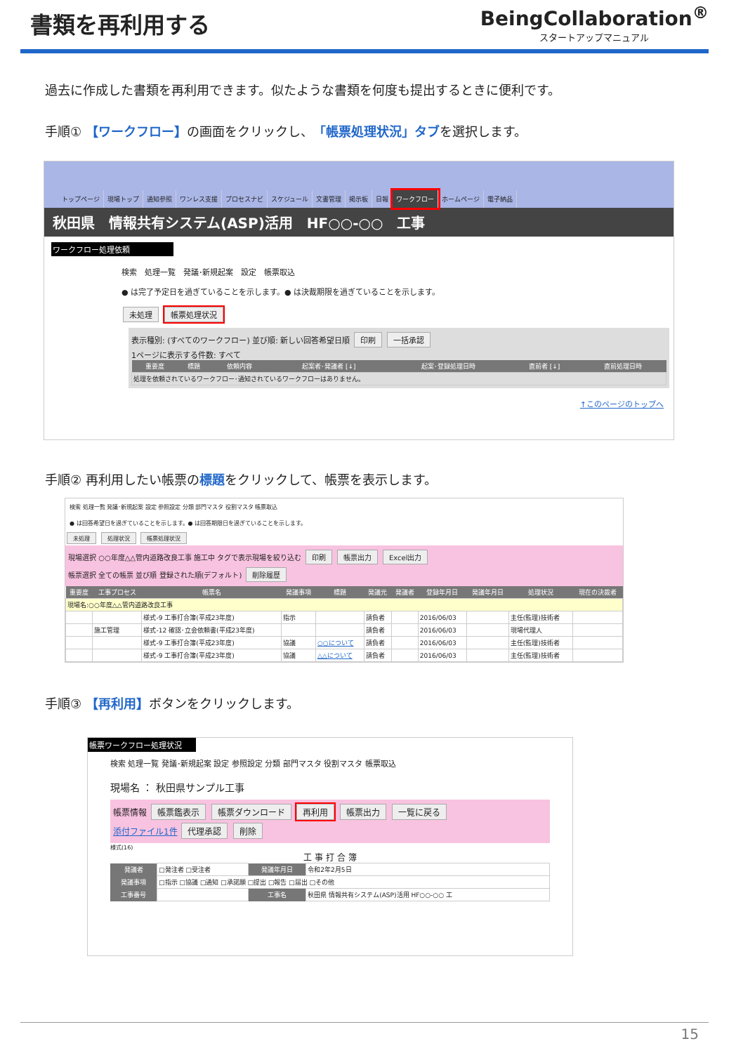書類を再利用する
BeingCollaboration<sup>®</sup>
スタートアップマニュアル
過去に作成した書類を再利用できます。似たような書類を何度も提出するときに便利です。
手順① 【ワークフロー】の画面をクリックし、「帳票処理状況」タブを選択します。
トップページ 現場トップ 通知参照 ワンレス支援 プロセスナビ スケジュール 文書管理 掲示板 日報 ワークフロー ホームページ 電子納品
秋田県　情報共有システム(ASP)活用　HF○○-○○　工事
ワークフロー処理依頼
検索　処理一覧　発議･新規起案　設定　帳票取込
● は完了予定日を過ぎていることを示します。● は決裁期限を過ぎていることを示します。
未処理 帳票処理状況
表示種別: (すべてのワークフロー) 並び順: 新しい回答希望日順 印刷 一括承認
1ページに表示する件数: すべて
| 重要度 | 標題 | 依頼内容 | 起案者･発議者 [↓] | 起案･登録処理日時 | 直前者 [↓] | 直前処理日時 |
| --- | --- | --- | --- | --- | --- | --- |
| 処理を依頼されているワークフロー･通知されているワークフローはありません。 | | | | | | |
↑このページのトップへ
手順② 再利用したい帳票の標題をクリックして、帳票を表示します。
検索 処理一覧 発議･新規起案 設定 参照設定 分類 部門マスタ 役割マスタ 帳票取込
● は回答希望日を過ぎていることを示します。● は回答期限日を過ぎていることを示します。
未処理 処理状況 帳票処理状況
現場選択 ○○年度△△管内道路改良工事 施工中 タグで表示現場を絞り込む 印刷 帳票出力 Excel出力
帳票選択 全ての帳票 並び順 登録された順(デフォルト) 削除履歴
| 重要度 | 工事プロセス | 帳票名 | 発議事項 | 標題 | 発議元 | 発議者 | 登録年月日 | 発議年月日 | 処理状況 | 現在の決裁者 |
| --- | --- | --- | --- | --- | --- | --- | --- | --- | --- | --- |
| 現場名:○○年度△△管内道路改良工事 | | | | | | | | | | |
| | | 様式-9 工事打合簿(平成23年度) | 指示 | | 請負者 | | 2016/06/03 | | 主任(監理)技術者 | |
| | 施工管理 | 様式-12 確認･立会依頼書(平成23年度) | | | 請負者 | | 2016/06/03 | | 現場代理人 | |
| | | 様式-9 工事打合簿(平成23年度) | 協議 | ○○について | 請負者 | | 2016/06/03 | | 主任(監理)技術者 | |
| | | 様式-9 工事打合簿(平成23年度) | 協議 | △△について | 請負者 | | 2016/06/03 | | 主任(監理)技術者 | |
手順③ 【再利用】ボタンをクリックします。
帳票ワークフロー処理状況
検索 処理一覧 発議･新規起案 設定 参照設定 分類 部門マスタ 役割マスタ 帳票取込
現場名 ： 秋田県サンプル工事
帳票情報 帳票鑑表示 帳票ダウンロード 再利用 帳票出力 一覧に戻る
添付ファイル1件 代理承認 削除
様式(16)
工 事 打 合 簿
| 発議者 | □発注者 □受注者 | 発議年月日 | 令和2年2月5日 |
| 発議事項 | □指示 □協議 □通知 □承諾願 □提出 □報告 □届出 □その他 | | |
| 工事番号 | | 工事名 | 秋田県 情報共有システム(ASP)活用 HF○○-○○ 工 |
15